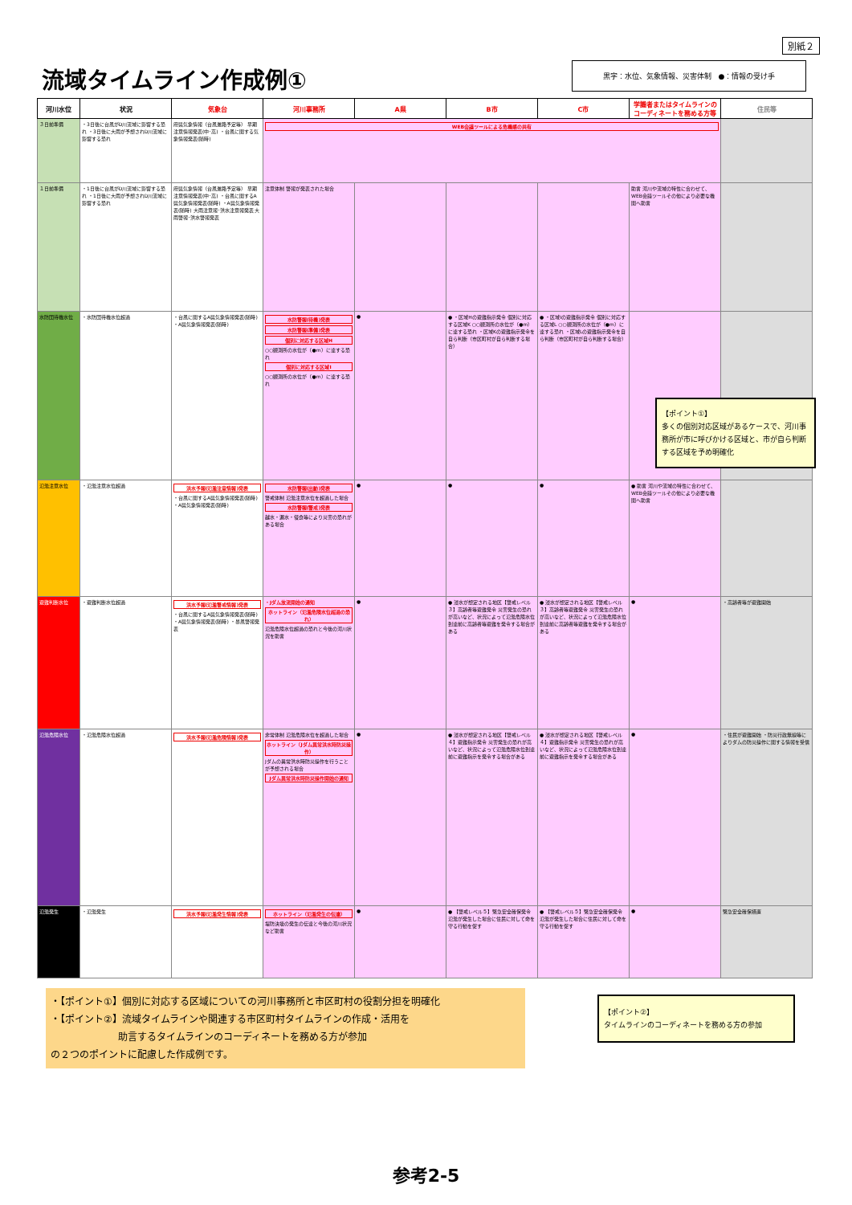別紙２
流域タイムライン作成例① 黒字：水位、気象情報、災害体制　●：情報の受け手
| 河川水位 | 状況 | 気象台 | 河川事務所 | A県 | B市 | C市 | 学識者またはタイムラインのコーディネートを務める方等 | 住民等 |
| --- | --- | --- | --- | --- | --- | --- | --- | --- |
| ３日前準備 | ・3日後に台風がD川流域に影響する恐れ ・3日後に大雨が予想されD川流域に影響する恐れ | 府県気象情報（台風進路予定等） 早期注意情報発表(中･高) ・台風に関する気象情報発表(随時) | WEB会議ツールによる危機感の共有 | | | | | |
| １日前準備 | ・1日後に台風がD川流域に影響する恐れ ・1日後に大雨が予想されD川流域に影響する恐れ | 府県気象情報（台風進路予定等） 早期注意情報発表(中･高) ・台風に関するA県気象情報発表(随時) ・A県気象情報発表(随時) 大雨注意報･洪水注意報発表 大雨警報･洪水警報発表 | 注意体制 警報が発表された場合 | | | | 助言 河川や流域の特性に合わせて、WEB会議ツールその他により必要な機関へ助言 | |
| 水防団待機水位 | ・水防団待機水位超過 | ・台風に関するA県気象情報発表(随時) ・A県気象情報発表(随時) | 水防警報(待機)発表 水防警報(準備)発表 個別に対応する区域H ○○観測所の水位が（●m）に達する恐れ 個別に対応する区域I ○○観測所の水位が（●m）に達する恐れ | ● | ● ・区域Hの避難指示発令 個別に対応する区域K ○○観測所の水位が（●m）に達する恐れ ・区域Kの避難指示発令を自ら判断（市区町村が自ら判断する場合） | ● ・区域Iの避難指示発令 個別に対応する区域L ○○観測所の水位が（●m）に達する恐れ ・区域Lの避難指示発令を自ら判断（市区町村が自ら判断する場合） | | |
| 氾濫注意水位 | ・氾濫注意水位超過 | 洪水予報(氾濫注意情報)発表 ・台風に関するA県気象情報発表(随時) ・A県気象情報発表(随時) | 水防警報(出動)発表 警戒体制 氾濫注意水位を超過した場合 水防警報(警戒)発表 越水・漏水・侵食等により災害の恐れがある場合 | ● | ● | ● | ● 助言 河川や流域の特性に合わせて、WEB会議ツールその他により必要な機関へ助言 | |
| 避難判断水位 | ・避難判断水位超過 | 洪水予報(氾濫警戒情報)発表 ・台風に関するA県気象情報発表(随時) ・A県気象情報発表(随時) ・暴風警報発表 | ・Jダム放流開始の通知 ホットライン（氾濫危険水位超過の恐れ） 氾濫危険水位超過の恐れと今後の河川状況を助言 | ● | ● 浸水が想定される地区【警戒レベル３】高齢者等避難発令 災害発生の恐れが高いなど、状況によって氾濫危険水位到達前に高齢者等避難を発令する場合がある | ● 浸水が想定される地区【警戒レベル３】高齢者等避難発令 災害発生の恐れが高いなど、状況によって氾濫危険水位到達前に高齢者等避難を発令する場合がある | ● | ・高齢者等が避難開始 |
| 氾濫危険水位 | ・氾濫危険水位超過 | 洪水予報(氾濫危険情報)発表 | 非常体制 氾濫危険水位を超過した場合 ホットライン（Jダム異常洪水時防災操作） Jダムの異常洪水時防災操作を行うことが予想される場合 Jダム異常洪水時防災操作開始の通知 | ● | ● 浸水が想定される地区【警戒レベル４】避難指示発令 災害発生の恐れが高いなど、状況によって氾濫危険水位到達前に避難指示を発令する場合がある | ● 浸水が想定される地区【警戒レベル４】避難指示発令 災害発生の恐れが高いなど、状況によって氾濫危険水位到達前に避難指示を発令する場合がある | ● | ・住民が避難開始 ・防災行政無線等によりダムの防災操作に関する情報を受信 |
| 氾濫発生 | ・氾濫発生 | 洪水予報(氾濫発生情報)発表 | ホットライン（氾濫発生の伝達） 堤防決壊の発生の伝達と今後の河川状況など助言 | ● | ● 【警戒レベル５】緊急安全確保発令 氾濫が発生した場合に住民に対して命を守る行動を促す | ● 【警戒レベル５】緊急安全確保発令 氾濫が発生した場合に住民に対して命を守る行動を促す | ● | 緊急安全確保措置 |
【ポイント①】
多くの個別対応区域があるケースで、河川事務所が市に呼びかける区域と、市が自ら判断する区域を予め明確化
・【ポイント①】個別に対応する区域についての河川事務所と市区町村の役割分担を明確化
・【ポイント②】流域タイムラインや関連する市区町村タイムラインの作成・活用を
　　　　　　　助言するタイムラインのコーディネートを務める方が参加
の２つのポイントに配慮した作成例です。
【ポイント②】
タイムラインのコーディネートを務める方の参加
参考2-5